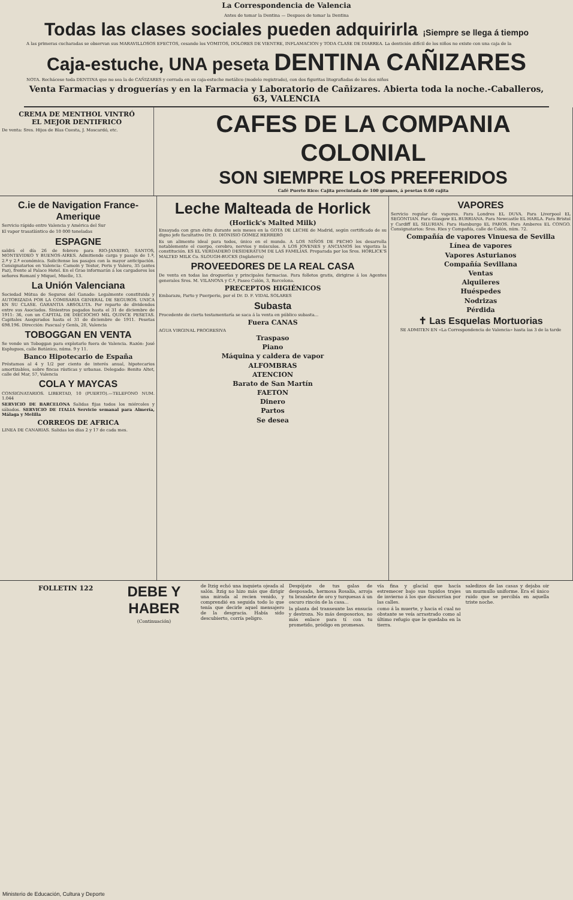La Correspondencia de Valencia
Antes de tomar la Dentina — Despues de tomar la Dentina
Todas las clases sociales pueden adquirirla ¡Siempre se llega á tiempo
A las primeras cucharadas se observan sus MARAVILLOSOS EFECTOS, cesando los VOMITOS, DOLORES DE VIENTRE, INFLAMACION y TODA CLASE DE DIARREA. La dentición difícil de los niños no existe con una caja de la
Caja-estuche, UNA peseta DENTINA CAÑIZARES
NOTA. Rechácese toda DENTINA que no sea la de CAÑIZARES y cerrada en su caja-estuche metálico (modelo registrado), con dos figuritas litografiadas de los dos niños
Venta Farmacias y droguerías y en la Farmacia y Laboratorio de Cañizares. Abierta toda la noche.-Caballeros, 63, VALENCIA
CREMA DE MENTHOL VINTRÓ
EL MEJOR DENTIFRICO
De venta: Sres. Hijos de Blas Cuesta, J. Moscardó, etc.
CAFES DE LA COMPANIA COLONIAL
SON SIEMPRE LOS PREFERIDOS
Café Puerto Rico: Cajita precintada de 100 gramos, á pesetas 0.60 cajita
C.ie de Navigation France-Amerique
Servicio rápido entre Valencia y América del Sur
El vapor trasatlántico de 10 000 toneladas
ESPAGNE
saldrá el día 26 de febrero para RIO-JANEIRO, SANTOS, MONTEVIDEO Y BUENOS-AIRES. Admitiendo carga y pasaje de 1.ª, 2.ª y 2.ª económica. Solicítense los pasajes con la mayor anticipación. Consignatarios en Valencia: Camoin y Testor, Peris y Valero, 35 (antes Paz), frente al Palace Hotel. En el Grao informarán á los cargadores los señores Romaní y Miquel, Muelle, 13.
La Unión Valenciana
Sociedad Mútua de Seguros del Ganado: Legalmente constituida y AUTORIZADA POR LA COMISARIA GENERAL DE SEGUROS. UNICA EN SU CLASE. GARANTIA ABSOLUTA. Por reparto de dividendos entre sus Asociados. Siniestros pagados hasta el 31 de diciembre de 1911: 36, con un CAPITAL DE DIECIOCHO MIL QUINCE PESETAS. Capitales Asegurados hasta el 31 de diciembre de 1911. Pesetas 698.196. Dirección: Pascual y Genís, 20, Valencia
TOBOGGAN EN VENTA
Se vende un Toboggan para explotarlo fuera de Valencia. Razón: José Esplugues, calle Botánico, núms. 9 y 11.
Banco Hipotecario de España
Préstamos al 4 y 1/2 por ciento de interés anual, hipotecarios amortizables, sobre fincas rústicas y urbanas. Delegado: Benito Altet, calle del Mar, 57, Valencia
COLA Y MAYCAS
CONSIGNATARIOS. LIBERTAD, 10 (PUERTO).—TELEFONO NUM. 1.044
SERVICIO DE BARCELONA Salidas fijas todos los miércoles y sábados. SERVICIO DE ITALIA Servicio semanal para Almería, Málaga y Melilla
CORREOS DE AFRICA
LINEA DE CANARIAS. Salidas los días 2 y 17 de cada mes.
Leche Malteada de Horlick
(Horlick's Malted Milk)
Ensayada con gran éxito durante seis meses en la GOTA DE LECHE de Madrid, según certificado de su digno jefe facultativo Dr. D. DIONISIO GOMEZ HERRERO
Es un alimento ideal para todos, único en el mundo. A LOS NIÑOS DE PECHO les desarrolla notablemente el cuerpo, cerebro, nervios y músculos. A LOS JOVENES y ANCIANOS les vigoriza la constitución. ES EL VERDADERO DESIDERATUM DE LAS FAMILIAS. Preparada por los Sres. HORLICK'S MALTED MILK Co. SLOUGH-BUCKS (Inglaterra)
PROVEEDORES DE LA REAL CASA
De venta en todas las droguerías y principales farmacias. Para folletos gratis, dirigirse á los Agentes generales Sres. M. VILANOVA y C.ª, Paseo Colón, 3, Barcelona.
PRECEPTOS HIGIÉNICOS
Embarazo, Parto y Puerperio, por el Dr. D. F. VIDAL SOLARES
Subasta
Procedente de cierta testamentaría se saca á la venta en público subasta...
Fuera CANAS
AGUA VIRGINAL PROGRESIVA
Traspaso
Piano
Máquina y caldera de vapor
ALFOMBRAS
ATENCION
Barato de San Martín
FAETON
Dinero
Partos
Se desea
VAPORES
Servicio regular de vapores. Para Londres EL DUVA. Para Liverpool EL SEGONTIAN. Para Glasgow EL BURRIANA. Para Newcastle EL HARLA. Para Bristol y Cardiff EL SILURIAN. Para Hamburgo EL PAROS. Para Amberes EL CONGO. Consignatarios: Sres. Ries y Compañía, calle de Colón, núm. 72.
Compañía de vapores Vinuesa de Sevilla
Línea de vapores
Vapores Asturianos
Compañía Sevillana
Ventas
Alquileres
Huéspedes
Nodrizas
Pérdida
✝ Las Esquelas Mortuorias
SE ADMITEN EN «La Correspondencia de Valencia» hasta las 3 de la tarde
FOLLETIN 122
DEBE Y HABER
(Continuación)
de Itzig echó una inquieta ojeada al salón. Itzig no hizo más que dirigir una mirada al recien venido, y comprendió en seguida todo lo que tenía que decirle aquel mensajero de la desgracia. Había sido descubierto, corría peligro.
Despójate de tus galas de desposada, hermosa Rosalía, arroja tu brazalete de oro y turquesas á un oscuro rincón de la casa...
la planta del transeunte las ensucia y destroza. No más desposorios, no más enlace para tí con tu prometido, pródigo en promesas.
vía fina y glacial que hacía estremecer bajo sus tupidos trajes de invierno á los que discurrían por las calles.
como á la muerte, y hacia el cual no obstante se veía arrastrado como al último refugio que le quedaba en la tierra.
saledizos de las casas y dejaba oir un murmullo uniforme. Era el único ruido que se percibía en aquella triste noche.
Ministerio de Educación, Cultura y Deporte